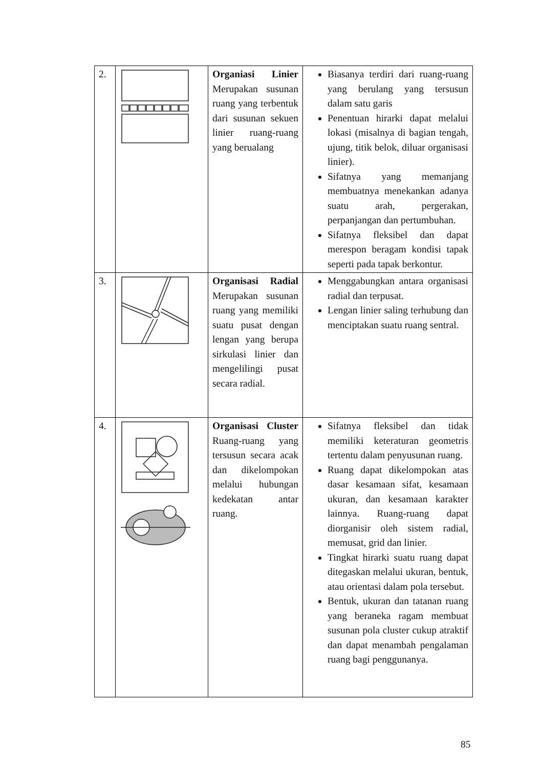| 2. | | Organiasi Linier Merupakan susunan ruang yang terbentuk dari susunan sekuen linier ruang-ruang yang berualang | Biasanya terdiri dari ruang-ruang yang berulang yang tersusun dalam satu garis Penentuan hirarki dapat melalui lokasi (misalnya di bagian tengah, ujung, titik belok, diluar organisasi linier). Sifatnya yang memanjang membuatnya menekankan adanya suatu arah, pergerakan, perpanjangan dan pertumbuhan. Sifatnya fleksibel dan dapat merespon beragam kondisi tapak seperti pada tapak berkontur. |
| 3. | | Organisasi Radial Merupakan susunan ruang yang memiliki suatu pusat dengan lengan yang berupa sirkulasi linier dan mengelilingi pusat secara radial. | Menggabungkan antara organisasi radial dan terpusat. Lengan linier saling terhubung dan menciptakan suatu ruang sentral. |
| 4. | | Organisasi Cluster Ruang-ruang yang tersusun secara acak dan dikelompokan melalui hubungan kedekatan antar ruang. | Sifatnya fleksibel dan tidak memiliki keteraturan geometris tertentu dalam penyusunan ruang. Ruang dapat dikelompokan atas dasar kesamaan sifat, kesamaan ukuran, dan kesamaan karakter lainnya. Ruang-ruang dapat diorganisir oleh sistem radial, memusat, grid dan linier. Tingkat hirarki suatu ruang dapat ditegaskan melalui ukuran, bentuk, atau orientasi dalam pola tersebut. Bentuk, ukuran dan tatanan ruang yang beraneka ragam membuat susunan pola cluster cukup atraktif dan dapat menambah pengalaman ruang bagi penggunanya. |
85